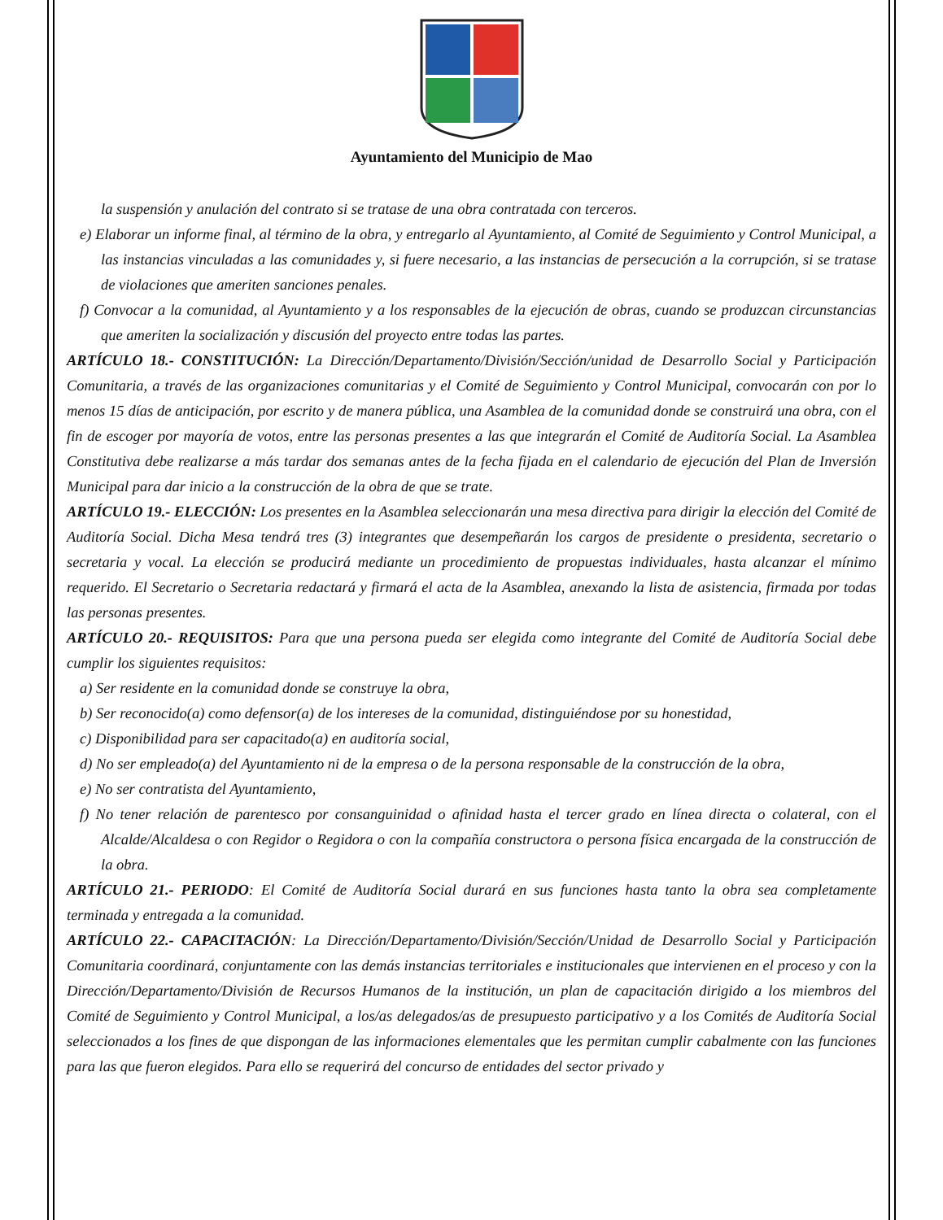Ayuntamiento del Municipio de Mao
la suspensión y anulación del contrato si se tratase de una obra contratada con terceros.
e) Elaborar un informe final, al término de la obra, y entregarlo al Ayuntamiento, al Comité de Seguimiento y Control Municipal, a las instancias vinculadas a las comunidades y, si fuere necesario, a las instancias de persecución a la corrupción, si se tratase de violaciones que ameriten sanciones penales.
f) Convocar a la comunidad, al Ayuntamiento y a los responsables de la ejecución de obras, cuando se produzcan circunstancias que ameriten la socialización y discusión del proyecto entre todas las partes.
ARTÍCULO 18.- CONSTITUCIÓN: La Dirección/Departamento/División/Sección/unidad de Desarrollo Social y Participación Comunitaria, a través de las organizaciones comunitarias y el Comité de Seguimiento y Control Municipal, convocarán con por lo menos 15 días de anticipación, por escrito y de manera pública, una Asamblea de la comunidad donde se construirá una obra, con el fin de escoger por mayoría de votos, entre las personas presentes a las que integrarán el Comité de Auditoría Social. La Asamblea Constitutiva debe realizarse a más tardar dos semanas antes de la fecha fijada en el calendario de ejecución del Plan de Inversión Municipal para dar inicio a la construcción de la obra de que se trate.
ARTÍCULO 19.- ELECCIÓN: Los presentes en la Asamblea seleccionarán una mesa directiva para dirigir la elección del Comité de Auditoría Social. Dicha Mesa tendrá tres (3) integrantes que desempeñarán los cargos de presidente o presidenta, secretario o secretaria y vocal. La elección se producirá mediante un procedimiento de propuestas individuales, hasta alcanzar el mínimo requerido. El Secretario o Secretaria redactará y firmará el acta de la Asamblea, anexando la lista de asistencia, firmada por todas las personas presentes.
ARTÍCULO 20.- REQUISITOS: Para que una persona pueda ser elegida como integrante del Comité de Auditoría Social debe cumplir los siguientes requisitos:
a) Ser residente en la comunidad donde se construye la obra,
b) Ser reconocido(a) como defensor(a) de los intereses de la comunidad, distinguiéndose por su honestidad,
c) Disponibilidad para ser capacitado(a) en auditoría social,
d) No ser empleado(a) del Ayuntamiento ni de la empresa o de la persona responsable de la construcción de la obra,
e) No ser contratista del Ayuntamiento,
f) No tener relación de parentesco por consanguinidad o afinidad hasta el tercer grado en línea directa o colateral, con el Alcalde/Alcaldesa o con Regidor o Regidora o con la compañía constructora o persona física encargada de la construcción de la obra.
ARTÍCULO 21.- PERIODO: El Comité de Auditoría Social durará en sus funciones hasta tanto la obra sea completamente terminada y entregada a la comunidad.
ARTÍCULO 22.- CAPACITACIÓN: La Dirección/Departamento/División/Sección/Unidad de Desarrollo Social y Participación Comunitaria coordinará, conjuntamente con las demás instancias territoriales e institucionales que intervienen en el proceso y con la Dirección/Departamento/División de Recursos Humanos de la institución, un plan de capacitación dirigido a los miembros del Comité de Seguimiento y Control Municipal, a los/as delegados/as de presupuesto participativo y a los Comités de Auditoría Social seleccionados a los fines de que dispongan de las informaciones elementales que les permitan cumplir cabalmente con las funciones para las que fueron elegidos. Para ello se requerirá del concurso de entidades del sector privado y